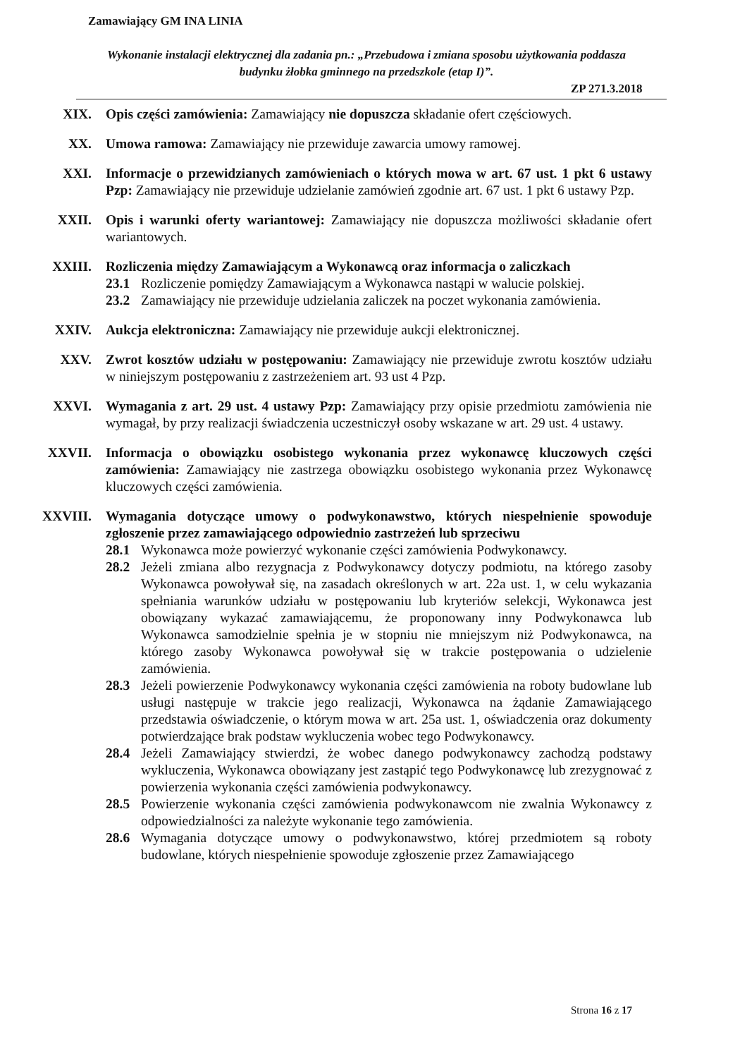Zamawiający GM INA LINIA
Wykonanie instalacji elektrycznej dla zadania pn.: „Przebudowa i zmiana sposobu użytkowania poddasza budynku żłobka gminnego na przedszkole (etap I)”.
ZP 271.3.2018
XIX. Opis części zamówienia: Zamawiający nie dopuszcza składanie ofert częściowych.
XX. Umowa ramowa: Zamawiający nie przewiduje zawarcia umowy ramowej.
XXI. Informacje o przewidzianych zamówieniach o których mowa w art. 67 ust. 1 pkt 6 ustawy Pzp: Zamawiający nie przewiduje udzielanie zamówień zgodnie art. 67 ust. 1 pkt 6 ustawy Pzp.
XXII. Opis i warunki oferty wariantowej: Zamawiający nie dopuszcza możliwości składanie ofert wariantowych.
XXIII. Rozliczenia między Zamawiającym a Wykonawcą oraz informacja o zaliczkach
23.1 Rozliczenie pomiędzy Zamawiającym a Wykonawca nastąpi w walucie polskiej.
23.2 Zamawiający nie przewiduje udzielania zaliczek na poczet wykonania zamówienia.
XXIV. Aukcja elektroniczna: Zamawiający nie przewiduje aukcji elektronicznej.
XXV. Zwrot kosztów udziału w postępowaniu: Zamawiający nie przewiduje zwrotu kosztów udziału w niniejszym postępowaniu z zastrzeżeniem art. 93 ust 4 Pzp.
XXVI. Wymagania z art. 29 ust. 4 ustawy Pzp: Zamawiający przy opisie przedmiotu zamówienia nie wymagał, by przy realizacji świadczenia uczestniczył osoby wskazane w art. 29 ust. 4 ustawy.
XXVII. Informacja o obowiązku osobistego wykonania przez wykonawcę kluczowych części zamówienia: Zamawiający nie zastrzega obowiązku osobistego wykonania przez Wykonawcę kluczowych części zamówienia.
XXVIII. Wymagania dotyczące umowy o podwykonawstwo, których niespełnienie spowoduje zgłoszenie przez zamawiającego odpowiednio zastrzeżeń lub sprzeciwu
28.1 Wykonawca może powierzyć wykonanie części zamówienia Podwykonawcy.
28.2 Jeżeli zmiana albo rezygnacja z Podwykonawcy dotyczy podmiotu, na którego zasoby Wykonawca powoływał się, na zasadach określonych w art. 22a ust. 1, w celu wykazania spełniania warunków udziału w postępowaniu lub kryteriów selekcji, Wykonawca jest obowiązany wykazać zamawiającemu, że proponowany inny Podwykonawca lub Wykonawca samodzielnie spełnia je w stopniu nie mniejszym niż Podwykonawca, na którego zasoby Wykonawca powoływał się w trakcie postępowania o udzielenie zamówienia.
28.3 Jeżeli powierzenie Podwykonawcy wykonania części zamówienia na roboty budowlane lub usługi następuje w trakcie jego realizacji, Wykonawca na żądanie Zamawiającego przedstawia oświadczenie, o którym mowa w art. 25a ust. 1, oświadczenia oraz dokumenty potwierdzające brak podstaw wykluczenia wobec tego Podwykonawcy.
28.4 Jeżeli Zamawiający stwierdzi, że wobec danego podwykonawcy zachodzą podstawy wykluczenia, Wykonawca obowiązany jest zastąpić tego Podwykonawcę lub zrezygnować z powierzenia wykonania części zamówienia podwykonawcy.
28.5 Powierzenie wykonania części zamówienia podwykonawcom nie zwalnia Wykonawcy z odpowiedzialności za należyte wykonanie tego zamówienia.
28.6 Wymagania dotyczące umowy o podwykonawstwo, której przedmiotem są roboty budowlane, których niespełnienie spowoduje zgłoszenie przez Zamawiającego
Strona 16 z 17